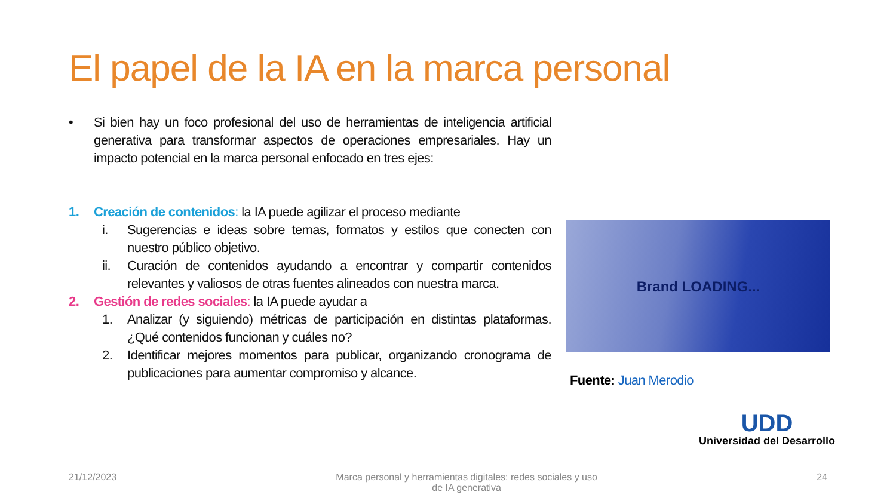El papel de la IA en la marca personal
• Si bien hay un foco profesional del uso de herramientas de inteligencia artificial generativa para transformar aspectos de operaciones empresariales. Hay un impacto potencial en la marca personal enfocado en tres ejes:
1. Creación de contenidos: la IA puede agilizar el proceso mediante
i. Sugerencias e ideas sobre temas, formatos y estilos que conecten con nuestro público objetivo.
ii. Curación de contenidos ayudando a encontrar y compartir contenidos relevantes y valiosos de otras fuentes alineados con nuestra marca.
2. Gestión de redes sociales: la IA puede ayudar a
1. Analizar (y siguiendo) métricas de participación en distintas plataformas. ¿Qué contenidos funcionan y cuáles no?
2. Identificar mejores momentos para publicar, organizando cronograma de publicaciones para aumentar compromiso y alcance.
Brand LOADING...
Fuente: Juan Merodio
UDD
Universidad del Desarrollo
21/12/2023 Marca personal y herramientas digitales: redes sociales y uso de IA generativa 24